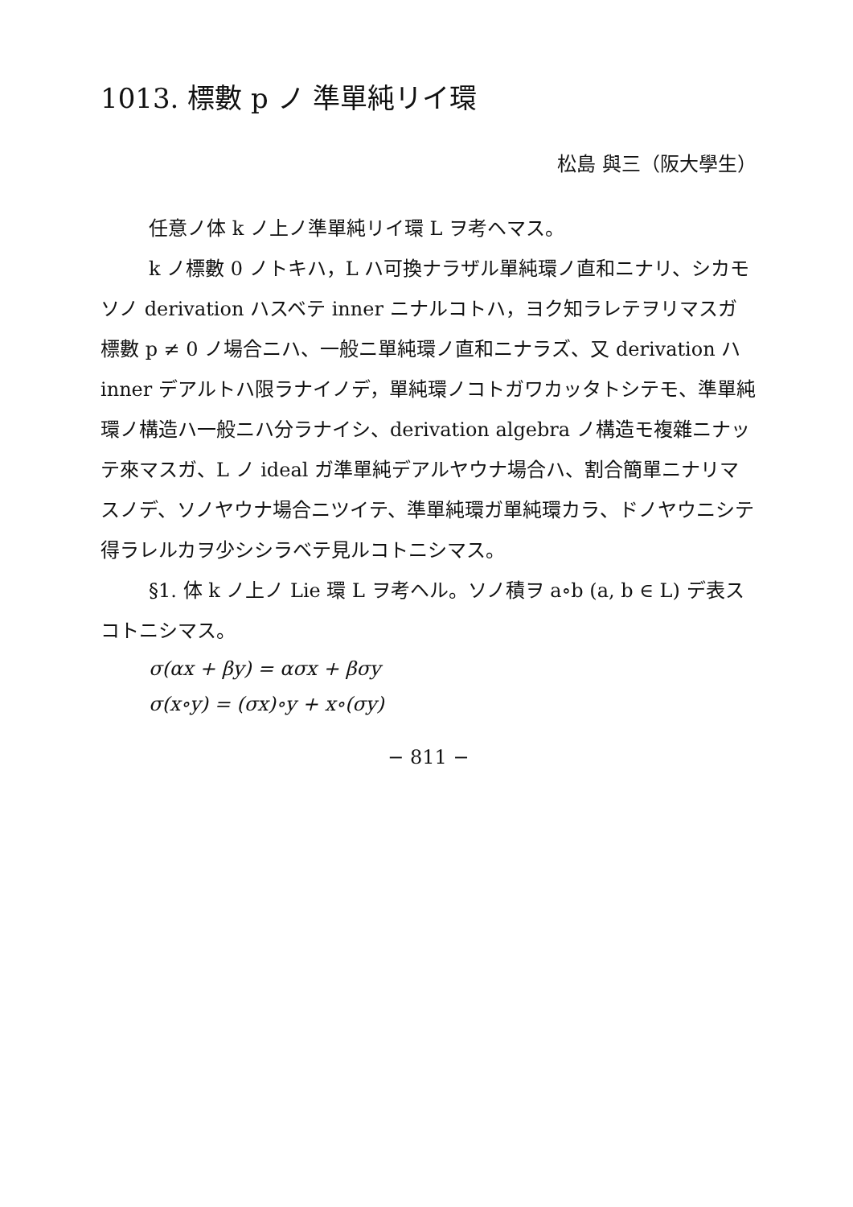1013. 標數 p ノ 準單純リイ環
松島 與三（阪大學生）
任意ノ体 k ノ上ノ準單純リイ環 L ヲ考ヘマス。
k ノ標數 0 ノトキハ，L ハ可換ナラザル單純環ノ直和ニナリ、シカモソノ derivation ハスベテ inner ニナルコトハ，ヨク知ラレテヲリマスガ 標數 p ≠ 0 ノ場合ニハ、一般ニ單純環ノ直和ニナラズ、又 derivation ハ inner デアルトハ限ラナイノデ，單純環ノコトガワカッタトシテモ、準單純環ノ構造ハ一般ニハ分ラナイシ、derivation algebra ノ構造モ複雜ニナッテ來マスガ、L ノ ideal ガ準單純デアルヤウナ場合ハ、割合簡單ニナリマスノデ、ソノヤウナ場合ニツイテ、準單純環ガ單純環カラ、ドノヤウニシテ得ラレルカヲ少シシラベテ見ルコトニシマス。
§1. 体 k ノ上ノ Lie 環 L ヲ考ヘル。ソノ積ヲ a∘b (a, b ∈ L) デ表スコトニシマス。
σ(αx + βy) = ασx + βσy
σ(x∘y) = (σx)∘y + x∘(σy)
− 811 −